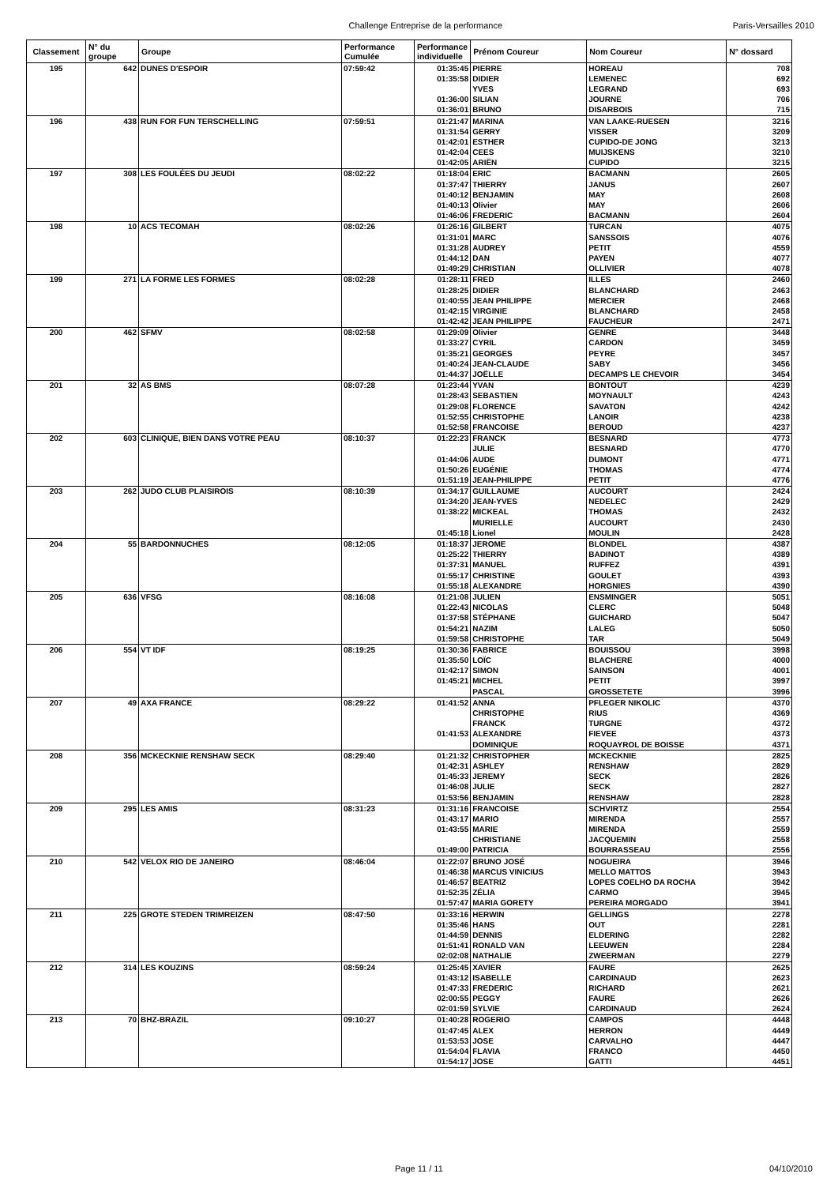Challenge Entreprise de la performance Paris-Versailles 2010
| Classement | N° du groupe | Groupe | Performance Cumulée | Performance individuelle | Prénom Coureur | Nom Coureur | N° dossard |
| --- | --- | --- | --- | --- | --- | --- | --- |
| 195 | 642 | DUNES D'ESPOIR | 07:59:42 | 01:35:45 | PIERRE | HOREAU | 708 |
| | | | | 01:35:58 | DIDIER | LEMENEC | 692 |
| | | | | | YVES | LEGRAND | 693 |
| | | | | 01:36:00 | SILIAN | JOURNE | 706 |
| | | | | 01:36:01 | BRUNO | DISARBOIS | 715 |
| 196 | 438 | RUN FOR FUN TERSCHELLING | 07:59:51 | 01:21:47 | MARINA | VAN LAAKE-RUESEN | 3216 |
| | | | | 01:31:54 | GERRY | VISSER | 3209 |
| | | | | 01:42:01 | ESTHER | CUPIDO-DE JONG | 3213 |
| | | | | 01:42:04 | CEES | MUIJSKENS | 3210 |
| | | | | 01:42:05 | ARIËN | CUPIDO | 3215 |
| 197 | 308 | LES FOULÉES DU JEUDI | 08:02:22 | 01:18:04 | ERIC | BACMANN | 2605 |
| | | | | 01:37:47 | THIERRY | JANUS | 2607 |
| | | | | 01:40:12 | BENJAMIN | MAY | 2608 |
| | | | | 01:40:13 | Olivier | MAY | 2606 |
| | | | | 01:46:06 | FREDERIC | BACMANN | 2604 |
| 198 | 10 | ACS TECOMAH | 08:02:26 | 01:26:16 | GILBERT | TURCAN | 4075 |
| | | | | 01:31:01 | MARC | SANSSOIS | 4076 |
| | | | | 01:31:28 | AUDREY | PETIT | 4559 |
| | | | | 01:44:12 | DAN | PAYEN | 4077 |
| | | | | 01:49:29 | CHRISTIAN | OLLIVIER | 4078 |
| 199 | 271 | LA FORME LES FORMES | 08:02:28 | 01:28:11 | FRED | ILLES | 2460 |
| | | | | 01:28:25 | DIDIER | BLANCHARD | 2463 |
| | | | | 01:40:55 | JEAN PHILIPPE | MERCIER | 2468 |
| | | | | 01:42:15 | VIRGINIE | BLANCHARD | 2458 |
| | | | | 01:42:42 | JEAN PHILIPPE | FAUCHEUR | 2471 |
| 200 | 462 | SFMV | 08:02:58 | 01:29:09 | Olivier | GENRE | 3448 |
| | | | | 01:33:27 | CYRIL | CARDON | 3459 |
| | | | | 01:35:21 | GEORGES | PEYRE | 3457 |
| | | | | 01:40:24 | JEAN-CLAUDE | SABY | 3456 |
| | | | | 01:44:37 | JOËLLE | DECAMPS LE CHEVOIR | 3454 |
| 201 | 32 | AS BMS | 08:07:28 | 01:23:44 | YVAN | BONTOUT | 4239 |
| | | | | 01:28:43 | SEBASTIEN | MOYNAULT | 4243 |
| | | | | 01:29:08 | FLORENCE | SAVATON | 4242 |
| | | | | 01:52:55 | CHRISTOPHE | LANOIR | 4238 |
| | | | | 01:52:58 | FRANCOISE | BEROUD | 4237 |
| 202 | 603 | CLINIQUE, BIEN DANS VOTRE PEAU | 08:10:37 | 01:22:23 | FRANCK | BESNARD | 4773 |
| | | | | | JULIE | BESNARD | 4770 |
| | | | | 01:44:06 | AUDE | DUMONT | 4771 |
| | | | | 01:50:26 | EUGÉNIE | THOMAS | 4774 |
| | | | | 01:51:19 | JEAN-PHILIPPE | PETIT | 4776 |
| 203 | 262 | JUDO CLUB PLAISIROIS | 08:10:39 | 01:34:17 | GUILLAUME | AUCOURT | 2424 |
| | | | | 01:34:20 | JEAN-YVES | NEDELEC | 2429 |
| | | | | 01:38:22 | MICKEAL | THOMAS | 2432 |
| | | | | | MURIELLE | AUCOURT | 2430 |
| | | | | 01:45:18 | Lionel | MOULIN | 2428 |
| 204 | 55 | BARDONNUCHES | 08:12:05 | 01:18:37 | JEROME | BLONDEL | 4387 |
| | | | | 01:25:22 | THIERRY | BADINOT | 4389 |
| | | | | 01:37:31 | MANUEL | RUFFEZ | 4391 |
| | | | | 01:55:17 | CHRISTINE | GOULET | 4393 |
| | | | | 01:55:18 | ALEXANDRE | HORGNIES | 4390 |
| 205 | 636 | VFSG | 08:16:08 | 01:21:08 | JULIEN | ENSMINGER | 5051 |
| | | | | 01:22:43 | NICOLAS | CLERC | 5048 |
| | | | | 01:37:58 | STÉPHANE | GUICHARD | 5047 |
| | | | | 01:54:21 | NAZIM | LALEG | 5050 |
| | | | | 01:59:58 | CHRISTOPHE | TAR | 5049 |
| 206 | 554 | VT IDF | 08:19:25 | 01:30:36 | FABRICE | BOUISSOU | 3998 |
| | | | | 01:35:50 | LOÏC | BLACHERE | 4000 |
| | | | | 01:42:17 | SIMON | SAINSON | 4001 |
| | | | | 01:45:21 | MICHEL | PETIT | 3997 |
| | | | | | PASCAL | GROSSETETE | 3996 |
| 207 | 49 | AXA FRANCE | 08:29:22 | 01:41:52 | ANNA | PFLEGER NIKOLIC | 4370 |
| | | | | | CHRISTOPHE | RIUS | 4369 |
| | | | | | FRANCK | TURGNE | 4372 |
| | | | | 01:41:53 | ALEXANDRE | FIEVEE | 4373 |
| | | | | | DOMINIQUE | ROQUAYROL DE BOISSE | 4371 |
| 208 | 356 | MCKECKNIE RENSHAW SECK | 08:29:40 | 01:21:32 | CHRISTOPHER | MCKECKNIE | 2825 |
| | | | | 01:42:31 | ASHLEY | RENSHAW | 2829 |
| | | | | 01:45:33 | JEREMY | SECK | 2826 |
| | | | | 01:46:08 | JULIE | SECK | 2827 |
| | | | | 01:53:56 | BENJAMIN | RENSHAW | 2828 |
| 209 | 295 | LES AMIS | 08:31:23 | 01:31:16 | FRANCOISE | SCHVIRTZ | 2554 |
| | | | | 01:43:17 | MARIO | MIRENDA | 2557 |
| | | | | 01:43:55 | MARIE | MIRENDA | 2559 |
| | | | | | CHRISTIANE | JACQUEMIN | 2558 |
| | | | | 01:49:00 | PATRICIA | BOURRASSEAU | 2556 |
| 210 | 542 | VELOX RIO DE JANEIRO | 08:46:04 | 01:22:07 | BRUNO JOSÉ | NOGUEIRA | 3946 |
| | | | | 01:46:38 | MARCUS VINICIUS | MELLO MATTOS | 3943 |
| | | | | 01:46:57 | BEATRIZ | LOPES COELHO DA ROCHA | 3942 |
| | | | | 01:52:35 | ZÉLIA | CARMO | 3945 |
| | | | | 01:57:47 | MARIA GORETY | PEREIRA MORGADO | 3941 |
| 211 | 225 | GROTE STEDEN TRIMREIZEN | 08:47:50 | 01:33:16 | HERWIN | GELLINGS | 2278 |
| | | | | 01:35:46 | HANS | OUT | 2281 |
| | | | | 01:44:59 | DENNIS | ELDERING | 2282 |
| | | | | 01:51:41 | RONALD VAN | LEEUWEN | 2284 |
| | | | | 02:02:08 | NATHALIE | ZWEERMAN | 2279 |
| 212 | 314 | LES KOUZINS | 08:59:24 | 01:25:45 | XAVIER | FAURE | 2625 |
| | | | | 01:43:12 | ISABELLE | CARDINAUD | 2623 |
| | | | | 01:47:33 | FREDERIC | RICHARD | 2621 |
| | | | | 02:00:55 | PEGGY | FAURE | 2626 |
| | | | | 02:01:59 | SYLVIE | CARDINAUD | 2624 |
| 213 | 70 | BHZ-BRAZIL | 09:10:27 | 01:40:28 | ROGERIO | CAMPOS | 4448 |
| | | | | 01:47:45 | ALEX | HERRON | 4449 |
| | | | | 01:53:53 | JOSE | CARVALHO | 4447 |
| | | | | 01:54:04 | FLAVIA | FRANCO | 4450 |
| | | | | 01:54:17 | JOSE | GATTI | 4451 |
Page 11 / 11 04/10/2010